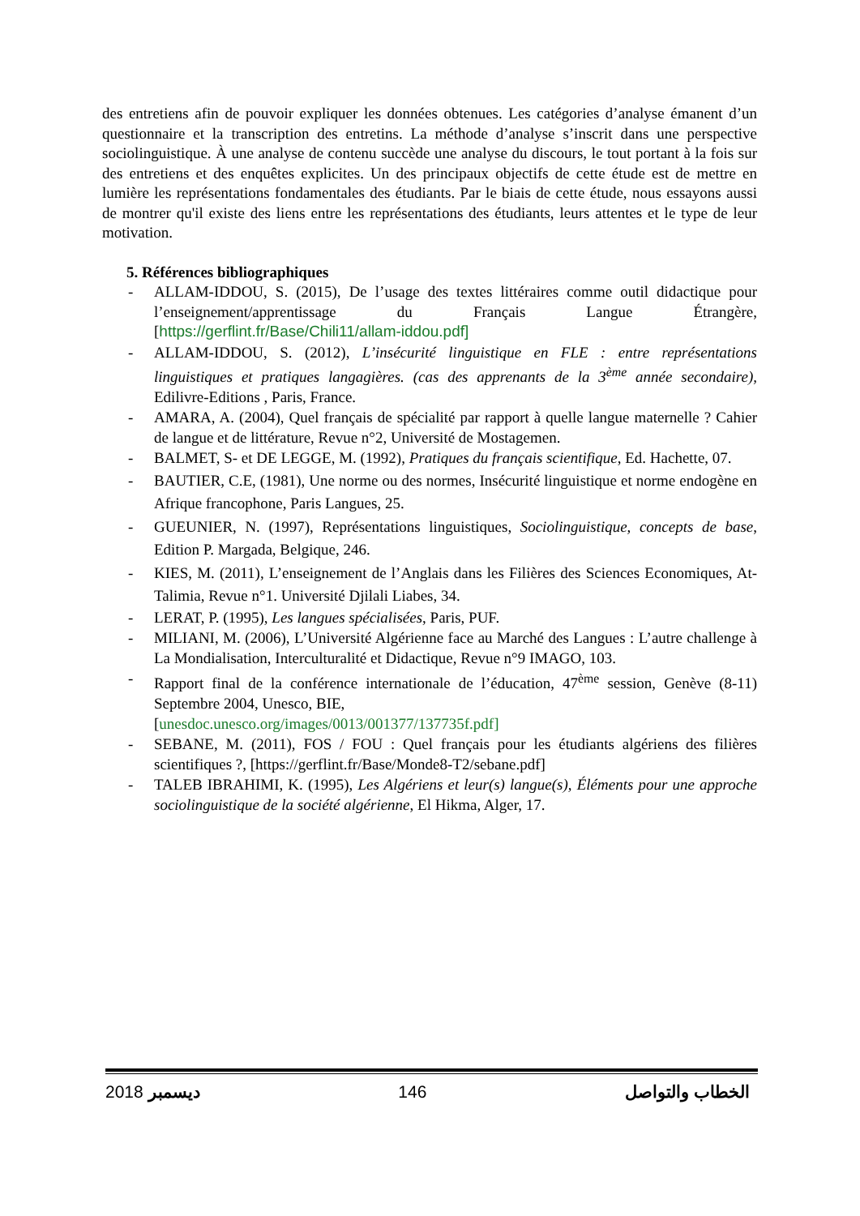des entretiens afin de pouvoir expliquer les données obtenues. Les catégories d’analyse émanent d’un questionnaire et la transcription des entretins. La méthode d’analyse s’inscrit dans une perspective sociolinguistique. À une analyse de contenu succède une analyse du discours, le tout portant à la fois sur des entretiens et des enquêtes explicites. Un des principaux objectifs de cette étude est de mettre en lumière les représentations fondamentales des étudiants. Par le biais de cette étude, nous essayons aussi de montrer qu'il existe des liens entre les représentations des étudiants, leurs attentes et le type de leur motivation.
5. Références bibliographiques
- ALLAM-IDDOU, S. (2015), De l’usage des textes littéraires comme outil didactique pour l’enseignement/apprentissage du Français Langue Étrangère, [https://gerflint.fr/Base/Chili11/allam-iddou.pdf]
- ALLAM-IDDOU, S. (2012), L’insécurité linguistique en FLE : entre représentations linguistiques et pratiques langagières. (cas des apprenants de la 3<sup>ème</sup> année secondaire), Edilivre-Editions , Paris, France.
- AMARA, A. (2004), Quel français de spécialité par rapport à quelle langue maternelle ? Cahier de langue et de littérature, Revue n°2, Université de Mostagemen.
- BALMET, S- et DE LEGGE, M. (1992), Pratiques du français scientifique, Ed. Hachette, 07.
- BAUTIER, C.E, (1981), Une norme ou des normes, Insécurité linguistique et norme endogène en Afrique francophone, Paris Langues, 25.
- GUEUNIER, N. (1997), Représentations linguistiques, Sociolinguistique, concepts de base, Edition P. Margada, Belgique, 246.
- KIES, M. (2011), L’enseignement de l’Anglais dans les Filières des Sciences Economiques, At-Talimia, Revue n°1. Université Djilali Liabes, 34.
- LERAT, P. (1995), Les langues spécialisées, Paris, PUF.
- MILIANI, M. (2006), L’Université Algérienne face au Marché des Langues : L’autre challenge à La Mondialisation, Interculturalité et Didactique, Revue n°9 IMAGO, 103.
- Rapport final de la conférence internationale de l’éducation, 47<sup>ème</sup> session, Genève (8-11) Septembre 2004, Unesco, BIE,
[unesdoc.unesco.org/images/0013/001377/137735f.pdf]
- SEBANE, M. (2011), FOS / FOU : Quel français pour les étudiants algériens des filières scientifiques ?, [https://gerflint.fr/Base/Monde8-T2/sebane.pdf]
- TALEB IBRAHIMI, K. (1995), Les Algériens et leur(s) langue(s), Éléments pour une approche sociolinguistique de la société algérienne, El Hikma, Alger, 17.
2018 ديسمبر 146 الخطاب والتواصل